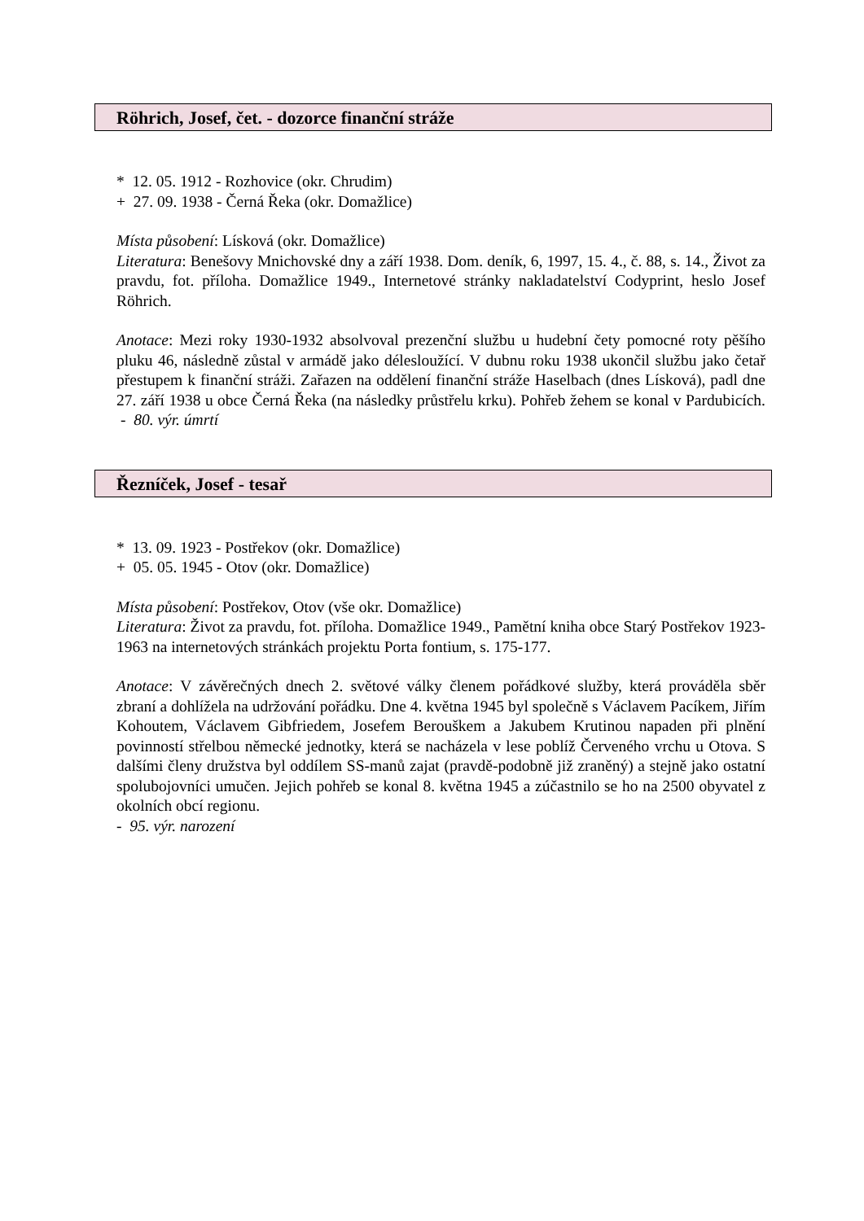Röhrich, Josef, čet. - dozorce finanční stráže
* 12. 05. 1912 - Rozhovice (okr. Chrudim)
+ 27. 09. 1938 - Černá Řeka (okr. Domažlice)
Místa působení: Lísková (okr. Domažlice)
Literatura: Benešovy Mnichovské dny a září 1938. Dom. deník, 6, 1997, 15. 4., č. 88, s. 14., Život za pravdu, fot. příloha. Domažlice 1949., Internetové stránky nakladatelství Codyprint, heslo Josef Röhrich.
Anotace: Mezi roky 1930-1932 absolvoval prezenční službu u hudební čety pomocné roty pěšího pluku 46, následně zůstal v armádě jako délesloužící. V dubnu roku 1938 ukončil službu jako četař přestupem k finanční stráži. Zařazen na oddělení finanční stráže Haselbach (dnes Lísková), padl dne 27. září 1938 u obce Černá Řeka (na následky průstřelu krku). Pohřeb žehem se konal v Pardubicích. - 80. výr. úmrtí
Řezníček, Josef - tesař
* 13. 09. 1923 - Postřekov (okr. Domažlice)
+ 05. 05. 1945 - Otov (okr. Domažlice)
Místa působení: Postřekov, Otov (vše okr. Domažlice)
Literatura: Život za pravdu, fot. příloha. Domažlice 1949., Pamětní kniha obce Starý Postřekov 1923-1963 na internetových stránkách projektu Porta fontium, s. 175-177.
Anotace: V závěrečných dnech 2. světové války členem pořádkové služby, která prováděla sběr zbraní a dohlížela na udržování pořádku. Dne 4. května 1945 byl společně s Václavem Pacíkem, Jiřím Kohoutem, Václavem Gibfriedem, Josefem Berouškem a Jakubem Krutinou napaden při plnění povinností střelbou německé jednotky, která se nacházela v lese poblíž Červeného vrchu u Otova. S dalšími členy družstva byl oddílem SS-manů zajat (pravdě-podobně již zraněný) a stejně jako ostatní spolubojovníci umučen. Jejich pohřeb se konal 8. května 1945 a zúčastnilo se ho na 2500 obyvatel z okolních obcí regionu.
- 95. výr. narození